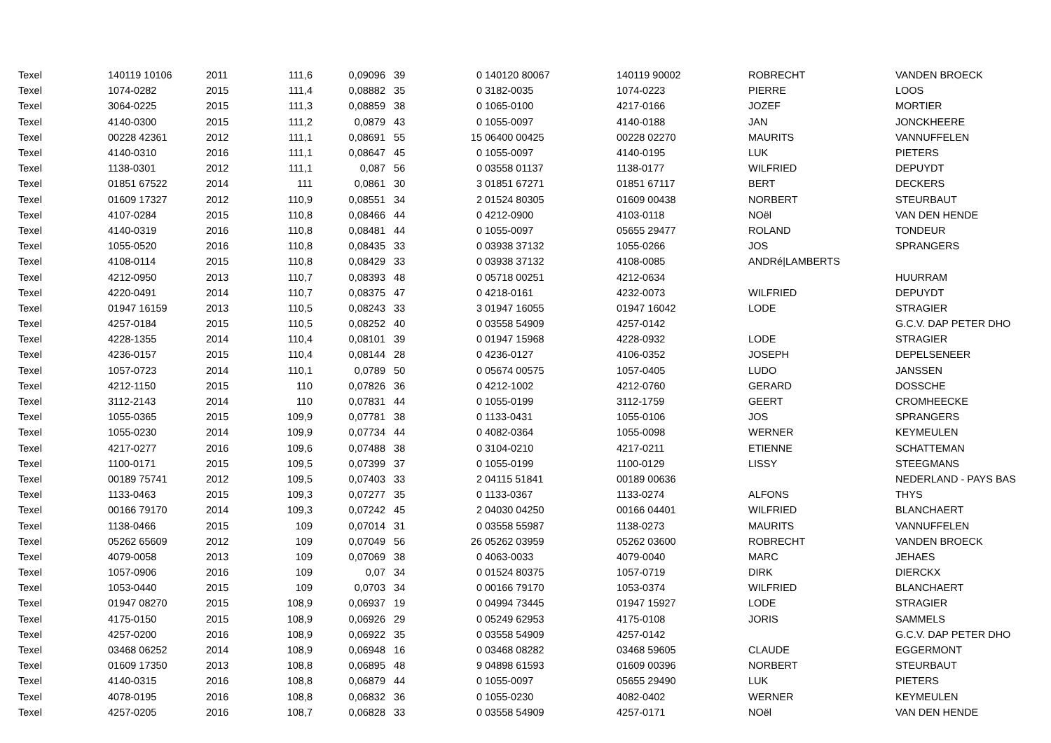| Texel | 140119 10106 | 2011 | 111,6 | 0,09096 | 39 | 0 | 140120 80067 | 140119 90002 | ROBRECHT | VANDEN BROECK |
| Texel | 1074-0282 | 2015 | 111,4 | 0,08882 | 35 | 0 | 3182-0035 | 1074-0223 | PIERRE | LOOS |
| Texel | 3064-0225 | 2015 | 111,3 | 0,08859 | 38 | 0 | 1065-0100 | 4217-0166 | JOZEF | MORTIER |
| Texel | 4140-0300 | 2015 | 111,2 | 0,0879 | 43 | 0 | 1055-0097 | 4140-0188 | JAN | JONCKHEERE |
| Texel | 00228 42361 | 2012 | 111,1 | 0,08691 | 55 | 15 | 06400 00425 | 00228 02270 | MAURITS | VANNUFFELEN |
| Texel | 4140-0310 | 2016 | 111,1 | 0,08647 | 45 | 0 | 1055-0097 | 4140-0195 | LUK | PIETERS |
| Texel | 1138-0301 | 2012 | 111,1 | 0,087 | 56 | 0 | 03558 01137 | 1138-0177 | WILFRIED | DEPUYDT |
| Texel | 01851 67522 | 2014 | 111 | 0,0861 | 30 | 3 | 01851 67271 | 01851 67117 | BERT | DECKERS |
| Texel | 01609 17327 | 2012 | 110,9 | 0,08551 | 34 | 2 | 01524 80305 | 01609 00438 | NORBERT | STEURBAUT |
| Texel | 4107-0284 | 2015 | 110,8 | 0,08466 | 44 | 0 | 4212-0900 | 4103-0118 | NOël | VAN DEN HENDE |
| Texel | 4140-0319 | 2016 | 110,8 | 0,08481 | 44 | 0 | 1055-0097 | 05655 29477 | ROLAND | TONDEUR |
| Texel | 1055-0520 | 2016 | 110,8 | 0,08435 | 33 | 0 | 03938 37132 | 1055-0266 | JOS | SPRANGERS |
| Texel | 4108-0114 | 2015 | 110,8 | 0,08429 | 33 | 0 | 03938 37132 | 4108-0085 | ANDRé/LAMBERTS | |
| Texel | 4212-0950 | 2013 | 110,7 | 0,08393 | 48 | 0 | 05718 00251 | 4212-0634 | | HUURRAM |
| Texel | 4220-0491 | 2014 | 110,7 | 0,08375 | 47 | 0 | 4218-0161 | 4232-0073 | WILFRIED | DEPUYDT |
| Texel | 01947 16159 | 2013 | 110,5 | 0,08243 | 33 | 3 | 01947 16055 | 01947 16042 | LODE | STRAGIER |
| Texel | 4257-0184 | 2015 | 110,5 | 0,08252 | 40 | 0 | 03558 54909 | 4257-0142 | | G.C.V. DAP PETER DHO |
| Texel | 4228-1355 | 2014 | 110,4 | 0,08101 | 39 | 0 | 01947 15968 | 4228-0932 | LODE | STRAGIER |
| Texel | 4236-0157 | 2015 | 110,4 | 0,08144 | 28 | 0 | 4236-0127 | 4106-0352 | JOSEPH | DEPELSENEER |
| Texel | 1057-0723 | 2014 | 110,1 | 0,0789 | 50 | 0 | 05674 00575 | 1057-0405 | LUDO | JANSSEN |
| Texel | 4212-1150 | 2015 | 110 | 0,07826 | 36 | 0 | 4212-1002 | 4212-0760 | GERARD | DOSSCHE |
| Texel | 3112-2143 | 2014 | 110 | 0,07831 | 44 | 0 | 1055-0199 | 3112-1759 | GEERT | CROMHEECKE |
| Texel | 1055-0365 | 2015 | 109,9 | 0,07781 | 38 | 0 | 1133-0431 | 1055-0106 | JOS | SPRANGERS |
| Texel | 1055-0230 | 2014 | 109,9 | 0,07734 | 44 | 0 | 4082-0364 | 1055-0098 | WERNER | KEYMEULEN |
| Texel | 4217-0277 | 2016 | 109,6 | 0,07488 | 38 | 0 | 3104-0210 | 4217-0211 | ETIENNE | SCHATTEMAN |
| Texel | 1100-0171 | 2015 | 109,5 | 0,07399 | 37 | 0 | 1055-0199 | 1100-0129 | LISSY | STEEGMANS |
| Texel | 00189 75741 | 2012 | 109,5 | 0,07403 | 33 | 2 | 04115 51841 | 00189 00636 | | NEDERLAND - PAYS BAS |
| Texel | 1133-0463 | 2015 | 109,3 | 0,07277 | 35 | 0 | 1133-0367 | 1133-0274 | ALFONS | THYS |
| Texel | 00166 79170 | 2014 | 109,3 | 0,07242 | 45 | 2 | 04030 04250 | 00166 04401 | WILFRIED | BLANCHAERT |
| Texel | 1138-0466 | 2015 | 109 | 0,07014 | 31 | 0 | 03558 55987 | 1138-0273 | MAURITS | VANNUFFELEN |
| Texel | 05262 65609 | 2012 | 109 | 0,07049 | 56 | 26 | 05262 03959 | 05262 03600 | ROBRECHT | VANDEN BROECK |
| Texel | 4079-0058 | 2013 | 109 | 0,07069 | 38 | 0 | 4063-0033 | 4079-0040 | MARC | JEHAES |
| Texel | 1057-0906 | 2016 | 109 | 0,07 | 34 | 0 | 01524 80375 | 1057-0719 | DIRK | DIERCKX |
| Texel | 1053-0440 | 2015 | 109 | 0,0703 | 34 | 0 | 00166 79170 | 1053-0374 | WILFRIED | BLANCHAERT |
| Texel | 01947 08270 | 2015 | 108,9 | 0,06937 | 19 | 0 | 04994 73445 | 01947 15927 | LODE | STRAGIER |
| Texel | 4175-0150 | 2015 | 108,9 | 0,06926 | 29 | 0 | 05249 62953 | 4175-0108 | JORIS | SAMMELS |
| Texel | 4257-0200 | 2016 | 108,9 | 0,06922 | 35 | 0 | 03558 54909 | 4257-0142 | | G.C.V. DAP PETER DHO |
| Texel | 03468 06252 | 2014 | 108,9 | 0,06948 | 16 | 0 | 03468 08282 | 03468 59605 | CLAUDE | EGGERMONT |
| Texel | 01609 17350 | 2013 | 108,8 | 0,06895 | 48 | 9 | 04898 61593 | 01609 00396 | NORBERT | STEURBAUT |
| Texel | 4140-0315 | 2016 | 108,8 | 0,06879 | 44 | 0 | 1055-0097 | 05655 29490 | LUK | PIETERS |
| Texel | 4078-0195 | 2016 | 108,8 | 0,06832 | 36 | 0 | 1055-0230 | 4082-0402 | WERNER | KEYMEULEN |
| Texel | 4257-0205 | 2016 | 108,7 | 0,06828 | 33 | 0 | 03558 54909 | 4257-0171 | NOël | VAN DEN HENDE |